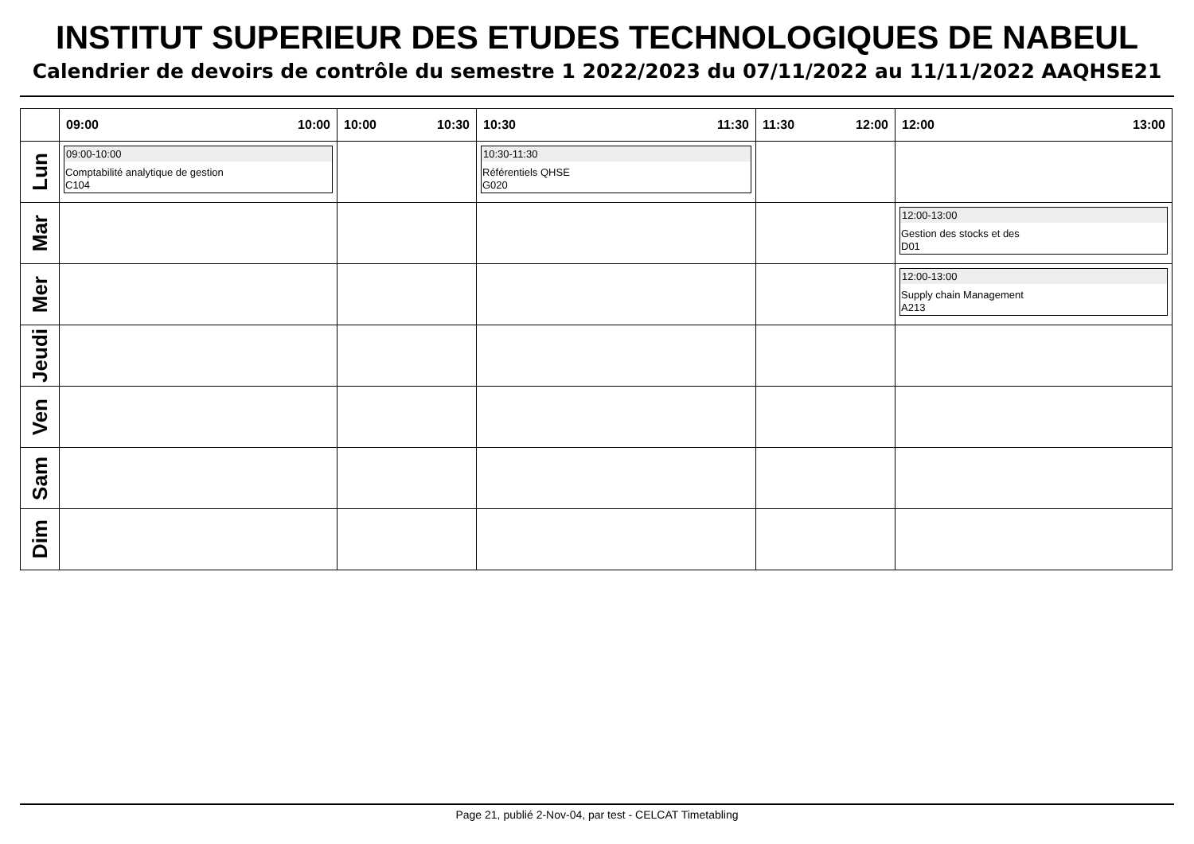INSTITUT SUPERIEUR DES ETUDES TECHNOLOGIQUES DE NABEUL
Calendrier de devoirs de contrôle du semestre 1 2022/2023 du 07/11/2022 au 11/11/2022 AAQHSE21
| | 09:00 10:00 | 10:00 10:30 | 10:30 11:30 | 11:30 12:00 | 12:00 13:00 |
| --- | --- | --- | --- | --- | --- |
| Lun | 09:00-10:00 Comptabilité analytique de gestion C104 | | 10:30-11:30 Référentiels QHSE G020 | | |
| Mar | | | | | 12:00-13:00 Gestion des stocks et des D01 |
| Mer | | | | | 12:00-13:00 Supply chain Management A213 |
| Jeudi | | | | | |
| Ven | | | | | |
| Sam | | | | | |
| Dim | | | | | |
Page 21, publié 2-Nov-04, par test - CELCAT Timetabling